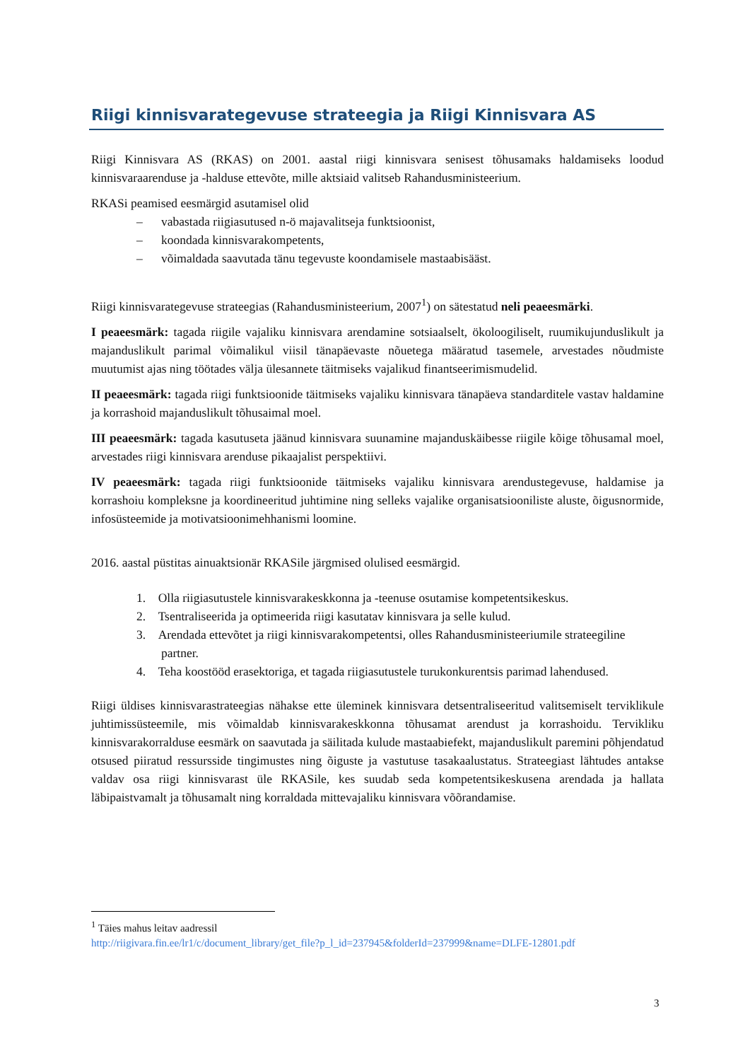Riigi kinnisvarategevuse strateegia ja Riigi Kinnisvara AS
Riigi Kinnisvara AS (RKAS) on 2001. aastal riigi kinnisvara senisest tõhusamaks haldamiseks loodud kinnisvaraarenduse ja -halduse ettevõte, mille aktsiaid valitseb Rahandusministeerium.
RKASi peamised eesmärgid asutamisel olid
– vabastada riigiasutused n-ö majavalitseja funktsioonist,
– koondada kinnisvarakompetents,
– võimaldada saavutada tänu tegevuste koondamisele mastaabisääst.
Riigi kinnisvarategevuse strateegias (Rahandusministeerium, 2007<sup>1</sup>) on sätestatud neli peaeesmärki.
I peaeesmärk: tagada riigile vajaliku kinnisvara arendamine sotsiaalselt, ökoloogiliselt, ruumikujunduslikult ja majanduslikult parimal võimalikul viisil tänapäevaste nõuetega määratud tasemele, arvestades nõudmiste muutumist ajas ning töötades välja ülesannete täitmiseks vajalikud finantseerimismudelid.
II peaeesmärk: tagada riigi funktsioonide täitmiseks vajaliku kinnisvara tänapäeva standarditele vastav haldamine ja korrashoid majanduslikult tõhusaimal moel.
III peaeesmärk: tagada kasutuseta jäänud kinnisvara suunamine majanduskäibesse riigile kõige tõhusamal moel, arvestades riigi kinnisvara arenduse pikaajalist perspektiivi.
IV peaeesmärk: tagada riigi funktsioonide täitmiseks vajaliku kinnisvara arendustegevuse, haldamise ja korrashoiu kompleksne ja koordineeritud juhtimine ning selleks vajalike organisatsiooniliste aluste, õigusnormide, infosüsteemide ja motivatsioonimehhanismi loomine.
2016. aastal püstitas ainuaktsionär RKASile järgmised olulised eesmärgid.
1. Olla riigiasutustele kinnisvarakeskkonna ja -teenuse osutamise kompetentsikeskus.
2. Tsentraliseerida ja optimeerida riigi kasutatav kinnisvara ja selle kulud.
3. Arendada ettevõtet ja riigi kinnisvarakompetentsi, olles Rahandusministeeriumile strateegiline
partner.
4. Teha koostööd erasektoriga, et tagada riigiasutustele turukonkurentsis parimad lahendused.
Riigi üldises kinnisvarastrateegias nähakse ette üleminek kinnisvara detsentraliseeritud valitsemiselt terviklikule juhtimissüsteemile, mis võimaldab kinnisvarakeskkonna tõhusamat arendust ja korrashoidu. Tervikliku kinnisvarakorralduse eesmärk on saavutada ja säilitada kulude mastaabiefekt, majanduslikult paremini põhjendatud otsused piiratud ressursside tingimustes ning õiguste ja vastutuse tasakaalustatus. Strateegiast lähtudes antakse valdav osa riigi kinnisvarast üle RKASile, kes suudab seda kompetentsikeskusena arendada ja hallata läbipaistvamalt ja tõhusamalt ning korraldada mittevajaliku kinnisvara võõrandamise.
<sup>1</sup> Täies mahus leitav aadressil
http://riigivara.fin.ee/lr1/c/document_library/get_file?p_l_id=237945&folderId=237999&name=DLFE-12801.pdf
3